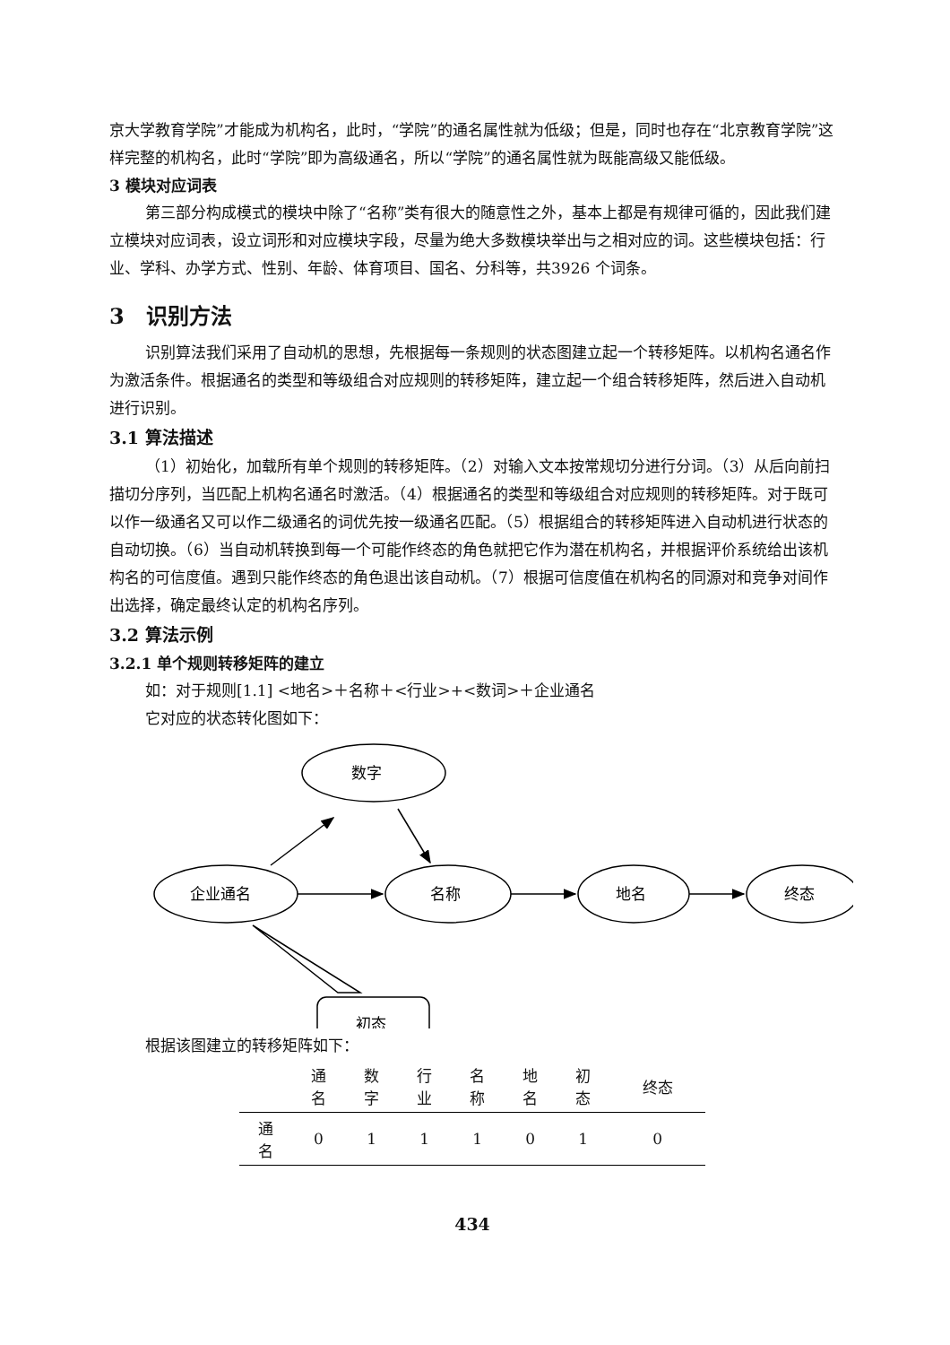京大学教育学院”才能成为机构名，此时，“学院”的通名属性就为低级；但是，同时也存在“北京教育学院”这样完整的机构名，此时“学院”即为高级通名，所以“学院”的通名属性就为既能高级又能低级。
3 模块对应词表
第三部分构成模式的模块中除了“名称”类有很大的随意性之外，基本上都是有规律可循的，因此我们建立模块对应词表，设立词形和对应模块字段，尽量为绝大多数模块举出与之相对应的词。这些模块包括：行业、学科、办学方式、性别、年龄、体育项目、国名、分科等，共3926 个词条。
3　识别方法
识别算法我们采用了自动机的思想，先根据每一条规则的状态图建立起一个转移矩阵。以机构名通名作为激活条件。根据通名的类型和等级组合对应规则的转移矩阵，建立起一个组合转移矩阵，然后进入自动机进行识别。
3.1 算法描述
（1）初始化，加载所有单个规则的转移矩阵。（2）对输入文本按常规切分进行分词。（3）从后向前扫描切分序列，当匹配上机构名通名时激活。（4）根据通名的类型和等级组合对应规则的转移矩阵。对于既可以作一级通名又可以作二级通名的词优先按一级通名匹配。（5）根据组合的转移矩阵进入自动机进行状态的自动切换。（6）当自动机转换到每一个可能作终态的角色就把它作为潜在机构名，并根据评价系统给出该机构名的可信度值。遇到只能作终态的角色退出该自动机。（7）根据可信度值在机构名的同源对和竞争对间作出选择，确定最终认定的机构名序列。
3.2 算法示例
3.2.1 单个规则转移矩阵的建立
如：对于规则[1.1] <地名>＋名称＋<行业>+<数词>＋企业通名
它对应的状态转化图如下：
数字
企业通名
名称
地名
终态
初态
根据该图建立的转移矩阵如下：
| | 通 名 | 数 字 | 行 业 | 名 称 | 地 名 | 初 态 | 终态 |
| --- | --- | --- | --- | --- | --- | --- | --- |
| 通 名 | 0 | 1 | 1 | 1 | 0 | 1 | 0 |
434